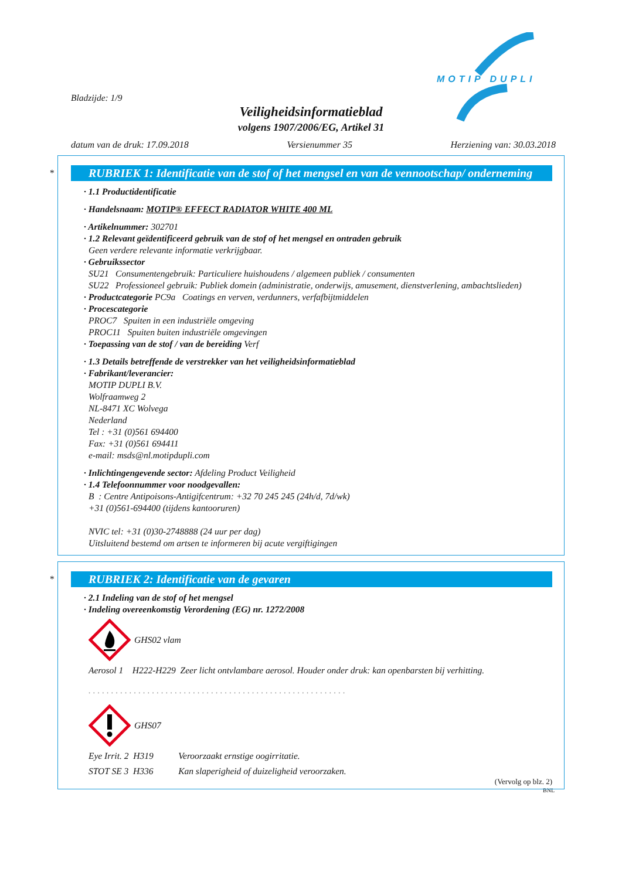Bladzijde: 1/9
MOTIP DUPLI
Veiligheidsinformatieblad
volgens 1907/2006/EG, Artikel 31
datum van de druk: 17.09.2018 Versienummer 35 Herziening van: 30.03.2018
*
RUBRIEK 1: Identificatie van de stof of het mengsel en van de vennootschap/ onderneming
· 1.1 Productidentificatie
· Handelsnaam: MOTIP® EFFECT RADIATOR WHITE 400 ML
· Artikelnummer: 302701
· 1.2 Relevant geïdentificeerd gebruik van de stof of het mengsel en ontraden gebruik
Geen verdere relevante informatie verkrijgbaar.
· Gebruikssector
SU21 Consumentengebruik: Particuliere huishoudens / algemeen publiek / consumenten
SU22 Professioneel gebruik: Publiek domein (administratie, onderwijs, amusement, dienstverlening, ambachtslieden)
· Productcategorie PC9a Coatings en verven, verdunners, verfafbijtmiddelen
· Procescategorie
PROC7 Spuiten in een industriële omgeving
PROC11 Spuiten buiten industriële omgevingen
· Toepassing van de stof / van de bereiding Verf
· 1.3 Details betreffende de verstrekker van het veiligheidsinformatieblad
· Fabrikant/leverancier:
MOTIP DUPLI B.V.
Wolfraamweg 2
NL-8471 XC Wolvega
Nederland
Tel : +31 (0)561 694400
Fax: +31 (0)561 694411
e-mail: msds@nl.motipdupli.com
· Inlichtingengevende sector: Afdeling Product Veiligheid
· 1.4 Telefoonnummer voor noodgevallen:
B : Centre Antipoisons-Antigifcentrum: +32 70 245 245 (24h/d, 7d/wk)
+31 (0)561-694400 (tijdens kantooruren)
NVIC tel: +31 (0)30-2748888 (24 uur per dag)
Uitsluitend bestemd om artsen te informeren bij acute vergiftigingen
*
RUBRIEK 2: Identificatie van de gevaren
· 2.1 Indeling van de stof of het mengsel
· Indeling overeenkomstig Verordening (EG) nr. 1272/2008
GHS02 vlam
Aerosol 1 H222-H229 Zeer licht ontvlambare aerosol. Houder onder druk: kan openbarsten bij verhitting.
. . . . . . . . . . . . . . . . . . . . . . . . . . . . . . . . . . . . . . . . . . . . . . . . . . . . . . . . .
GHS07
Eye Irrit. 2 H319 Veroorzaakt ernstige oogirritatie.
STOT SE 3 H336 Kan slaperigheid of duizeligheid veroorzaken.
(Vervolg op blz. 2)
BNL